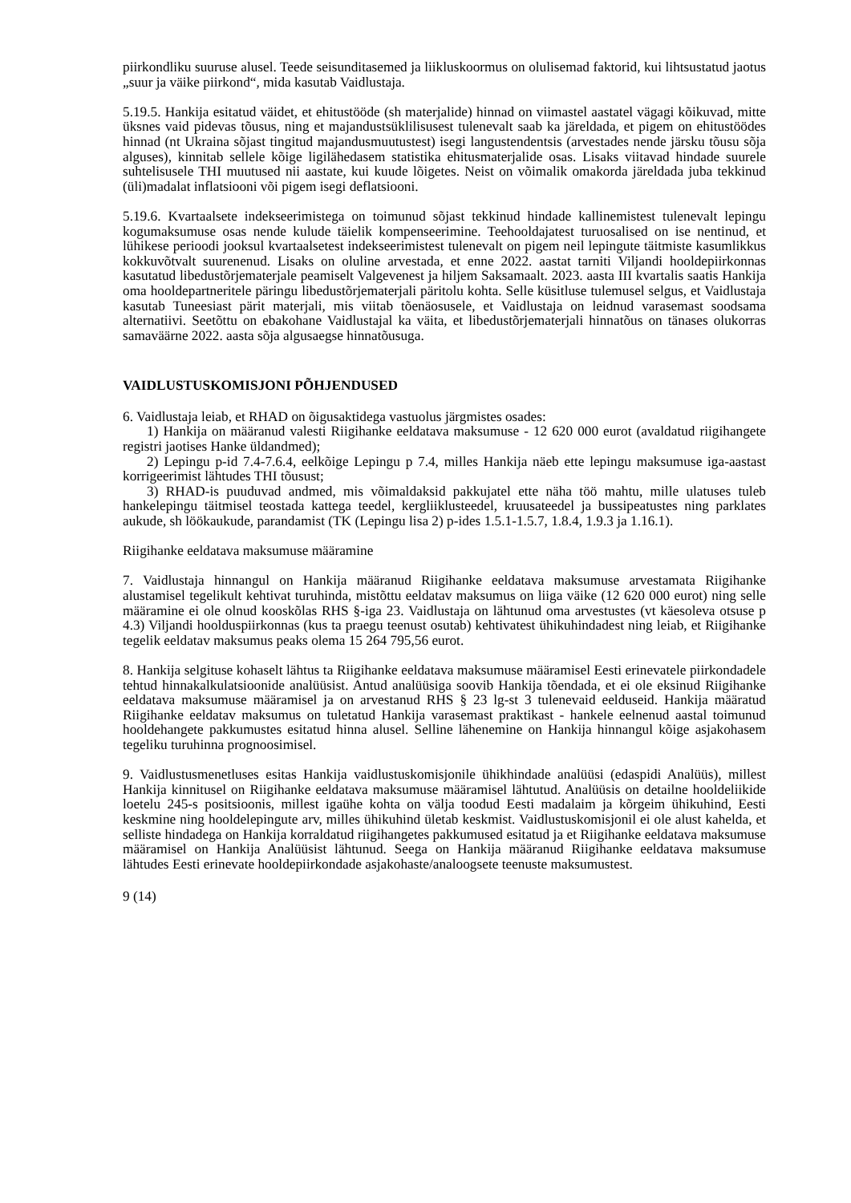piirkondliku suuruse alusel. Teede seisunditasemed ja liikluskoormus on olulisemad faktorid, kui lihtsustatud jaotus „suur ja väike piirkond“, mida kasutab Vaidlustaja.
5.19.5. Hankija esitatud väidet, et ehitustööde (sh materjalide) hinnad on viimastel aastatel vägagi kõikuvad, mitte üksnes vaid pidevas tõusus, ning et majandustsüklilisusest tulenevalt saab ka järeldada, et pigem on ehitustöödes hinnad (nt Ukraina sõjast tingitud majandusmuutustest) isegi langustendentsis (arvestades nende järsku tõusu sõja alguses), kinnitab sellele kõige ligilähedasem statistika ehitusmaterjalide osas. Lisaks viitavad hindade suurele suhtelisusele THI muutused nii aastate, kui kuude lõigetes. Neist on võimalik omakorda järeldada juba tekkinud (üli)madalat inflatsiooni või pigem isegi deflatsiooni.
5.19.6. Kvartaalsete indekseerimistega on toimunud sõjast tekkinud hindade kallinemistest tulenevalt lepingu kogumaksumuse osas nende kulude täielik kompenseerimine. Teehooldajatest turuosalised on ise nentinud, et lühikese perioodi jooksul kvartaalsetest indekseerimistest tulenevalt on pigem neil lepingute täitmiste kasumlikkus kokkuvõtvalt suurenenud. Lisaks on oluline arvestada, et enne 2022. aastat tarniti Viljandi hooldepiirkonnas kasutatud libedustõrjematerjale peamiselt Valgevenest ja hiljem Saksamaalt. 2023. aasta III kvartalis saatis Hankija oma hooldepartneritele päringu libedustõrjematerjali päritolu kohta. Selle küsitluse tulemusel selgus, et Vaidlustaja kasutab Tuneesiast pärit materjali, mis viitab tõenäosusele, et Vaidlustaja on leidnud varasemast soodsama alternatiivi. Seetõttu on ebakohane Vaidlustajal ka väita, et libedustõrjematerjali hinnatõus on tänases olukorras samaväärne 2022. aasta sõja algusaegse hinnatõusuga.
VAIDLUSTUSKOMISJONI PÕHJENDUSED
6. Vaidlustaja leiab, et RHAD on õigusaktidega vastuolus järgmistes osades:
1) Hankija on määranud valesti Riigihanke eeldatava maksumuse - 12 620 000 eurot (avaldatud riigihangete registri jaotises Hanke üldandmed);
2) Lepingu p-id 7.4-7.6.4, eelkõige Lepingu p 7.4, milles Hankija näeb ette lepingu maksumuse iga-aastast korrigeerimist lähtudes THI tõusust;
3) RHAD-is puuduvad andmed, mis võimaldaksid pakkujatel ette näha töö mahtu, mille ulatuses tuleb hankelepingu täitmisel teostada kattega teedel, kergliiklusteedel, kruusateedel ja bussipeatustes ning parklates aukude, sh löökaukude, parandamist (TK (Lepingu lisa 2) p-ides 1.5.1-1.5.7, 1.8.4, 1.9.3 ja 1.16.1).
Riigihanke eeldatava maksumuse määramine
7. Vaidlustaja hinnangul on Hankija määranud Riigihanke eeldatava maksumuse arvestamata Riigihanke alustamisel tegelikult kehtivat turuhinda, mistõttu eeldatav maksumus on liiga väike (12 620 000 eurot) ning selle määramine ei ole olnud kooskõlas RHS §-iga 23. Vaidlustaja on lähtunud oma arvestustes (vt käesoleva otsuse p 4.3) Viljandi hoolduspiirkonnas (kus ta praegu teenust osutab) kehtivatest ühikuhindadest ning leiab, et Riigihanke tegelik eeldatav maksumus peaks olema 15 264 795,56 eurot.
8. Hankija selgituse kohaselt lähtus ta Riigihanke eeldatava maksumuse määramisel Eesti erinevatele piirkondadele tehtud hinnakalkulatsioonide analüüsist. Antud analüüsiga soovib Hankija tõendada, et ei ole eksinud Riigihanke eeldatava maksumuse määramisel ja on arvestanud RHS § 23 lg-st 3 tulenevaid eelduseid. Hankija määratud Riigihanke eeldatav maksumus on tuletatud Hankija varasemast praktikast - hankele eelnenud aastal toimunud hooldehangete pakkumustes esitatud hinna alusel. Selline lähenemine on Hankija hinnangul kõige asjakohasem tegeliku turuhinna prognoosimisel.
9. Vaidlustusmenetluses esitas Hankija vaidlustuskomisjonile ühikhindade analüüsi (edaspidi Analüüs), millest Hankija kinnitusel on Riigihanke eeldatava maksumuse määramisel lähtutud. Analüüsis on detailne hooldeliikide loetelu 245-s positsioonis, millest igaühe kohta on välja toodud Eesti madalaim ja kõrgeim ühikuhind, Eesti keskmine ning hooldelepingute arv, milles ühikuhind ületab keskmist. Vaidlustuskomisjonil ei ole alust kahelda, et selliste hindadega on Hankija korraldatud riigihangetes pakkumused esitatud ja et Riigihanke eeldatava maksumuse määramisel on Hankija Analüüsist lähtunud. Seega on Hankija määranud Riigihanke eeldatava maksumuse lähtudes Eesti erinevate hooldepiirkondade asjakohaste/analoogsete teenuste maksumustest.
9 (14)